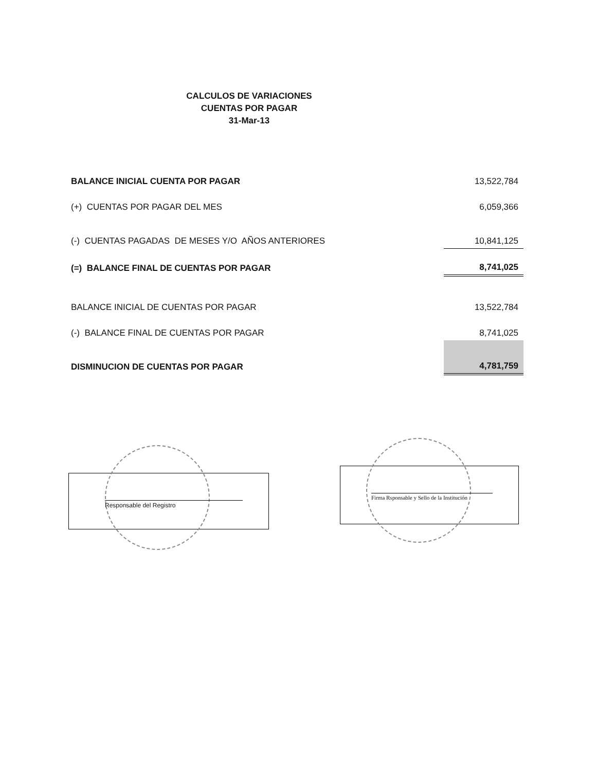CALCULOS DE VARIACIONES
CUENTAS POR PAGAR
31-Mar-13
| BALANCE INICIAL CUENTA POR PAGAR | 13,522,784 |
| (+) CUENTAS POR PAGAR DEL MES | 6,059,366 |
| (-) CUENTAS PAGADAS DE MESES Y/O AÑOS ANTERIORES | 10,841,125 |
| (=) BALANCE FINAL DE CUENTAS POR PAGAR | 8,741,025 |
| BALANCE INICIAL DE CUENTAS POR PAGAR | 13,522,784 |
| (-) BALANCE FINAL DE CUENTAS POR PAGAR | 8,741,025 |
| DISMINUCION DE CUENTAS POR PAGAR | 4,781,759 |
Responsable del Registro
Firma Rsponsable y Sello de la Institución